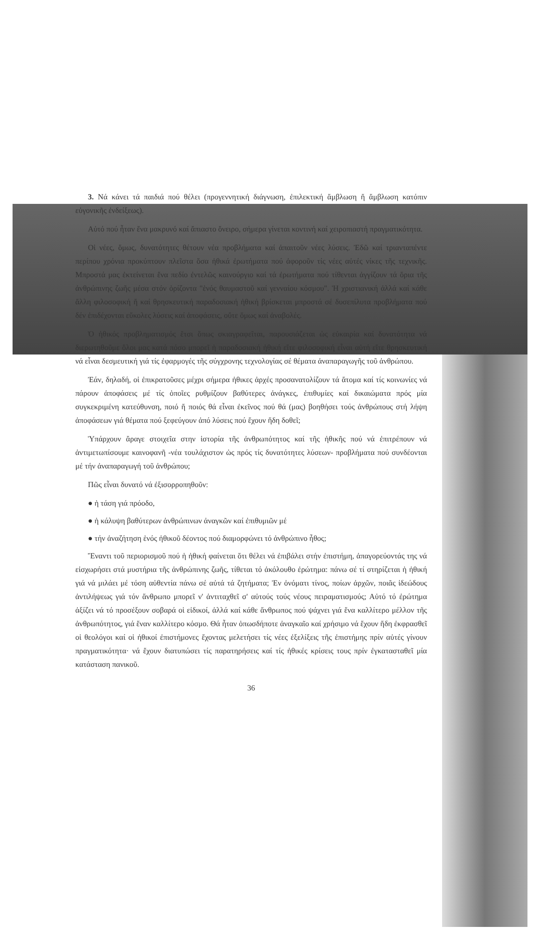3. Νά κάνει τά παιδιά πού θέλει (προγεννητική διάγνωση, ἐπιλεκτική ἄμβλωση ἤ ἄμβλωση κατόπιν εὐγονικῆς ἐνδείξεως).
Αὐτό πού ἦταν ἕνα μακρυνό καί ἄπιαστο ὄνειρο, σήμερα γίνεται κοντινή καί χειροπιαστή πραγματικότητα.
Οἱ νέες, ὅμως, δυνατότητες θέτουν νέα προβλήματα καί ἀπαιτοῦν νέες λύσεις. Ἐδῶ καί τριανταπέντε περίπου χρόνια προκύπτουν πλεῖστα ὅσα ἠθικά ἐρωτήματα πού ἀφοροῦν τίς νέες αὐτές νίκες τῆς τεχνικῆς. Μπροστά μας ἐκτείνεται ἕνα πεδίο ἐντελῶς καινούργιο καί τά ἐρωτήματα πού τίθενται ἀγγίζουν τά ὅρια τῆς ἀνθρώπινης ζωῆς μέσα στόν ὁρίζοντα "ἑνός θαυμαστοῦ καί γενναίου κόσμου". Ἡ χριστιανική ἀλλά καί κάθε ἄλλη φιλοσοφική ἤ καί θρησκευτική παραδοσιακή ἠθική βρίσκεται μπροστά σέ δυσεπίλυτα προβλήματα πού δέν ἐπιδέχονται εὔκολες λύσεις καί ἀποφάσεις, οὔτε ὅμως καί ἀναβολές.
Ὁ ἠθικός προβληματισμός ἔτσι ὅπως σκιαγραφεῖται, παρουσιάζεται ὡς εὐκαιρία καί δυνατότητα νά διερωτηθοῦμε ὅλοι μας κατά πόσο μπορεῖ ἡ παραδοσιακή ἠθική εἴτε φιλοσοφική εἶναι αὐτή εἴτε θρησκευτική νά εἶναι δεσμευτική γιά τίς ἐφαρμογές τῆς σύγχρονης τεχνολογίας σέ θέματα ἀναπαραγωγῆς τοῦ ἀνθρώπου.
Ἐάν, δηλαδή, οἱ ἐπικρατοῦσες μέχρι σήμερα ἠθικες ἀρχές προσανατολίζουν τά ἄτομα καί τίς κοινωνίες νά πάρουν ἀποφάσεις μέ τίς ὁποῖες ρυθμίζουν βαθύτερες ἀνάγκες, ἐπιθυμίες καί δικαιώματα πρός μία συγκεκριμένη κατεύθυνση, ποιό ἤ ποιός θά εἶναι ἐκεῖνος πού θά (μας) βοηθήσει τούς ἀνθρώπους στή λήψη ἀποφάσεων γιά θέματα πού ξεφεύγουν ἀπό λύσεις πού ἔχουν ἤδη δοθεῖ;
Ὑπάρχουν ἄραγε στοιχεῖα στην ἱστορία τῆς ἀνθρωπότητος καί τῆς ἠθικῆς πού νά ἐπιτρέπουν νά ἀντιμετωπίσουμε καινοφανῆ -νέα τουλάχιστον ὡς πρός τίς δυνατότητες λύσεων- προβλήματα πού συνδέονται μέ τήν ἀναπαραγωγή τοῦ ἀνθρώπου;
Πῶς εἶναι δυνατό νά ἐξισορροπηθοῦν:
● ἡ τάση γιά πρόοδο,
● ἡ κάλυψη βαθύτερων ἀνθρώπινων ἀναγκῶν καί ἐπιθυμιῶν μέ
● τήν ἀναζήτηση ἑνός ἠθικοῦ δέοντος πού διαμορφώνει τό ἀνθρώπινο ἦθος;
Ἔναντι τοῦ περιορισμοῦ πού ἡ ἠθική φαίνεται ὅτι θέλει νά ἐπιβάλει στήν ἐπιστήμη, ἀπαγορεύοντάς της νά εἰσχωρήσει στά μυστήρια τῆς ἀνθρώπινης ζωῆς, τίθεται τό ἀκόλουθο ἐρώτημα: πάνω σέ τί στηρίζεται ἡ ἠθική γιά νά μιλάει μέ τόση αὐθεντία πάνω σέ αὐτά τά ζητήματα; Ἐν ὀνόματι τίνος, ποίων ἀρχῶν, ποιᾶς ἰδεώδους ἀντιλήψεως γιά τόν ἄνθρωπο μπορεῖ ν' ἀντιταχθεῖ σ' αὐτούς τούς νέους πειραματισμούς; Αὐτό τό ἐρώτημα ἀξίζει νά τό προσέξουν σοβαρά οἱ εἰδικοί, ἀλλά καί κάθε ἄνθρωπος πού ψάχνει γιά ἕνα καλλίτερο μέλλον τῆς ἀνθρωπότητος, γιά ἕναν καλλίτερο κόσμο. Θά ἦταν ὁπωσδήποτε ἀναγκαῖο καί χρήσιμο νά ἔχουν ἤδη ἐκφρασθεῖ οἱ θεολόγοι καί οἱ ἠθικοί ἐπιστήμονες ἔχοντας μελετήσει τίς νέες ἐξελίξεις τῆς ἐπιστήμης πρίν αὐτές γίνουν πραγματικότητα· νά ἔχουν διατυπώσει τίς παρατηρήσεις καί τίς ἠθικές κρίσεις τους πρίν ἐγκατασταθεῖ μία κατάσταση πανικοῦ.
36